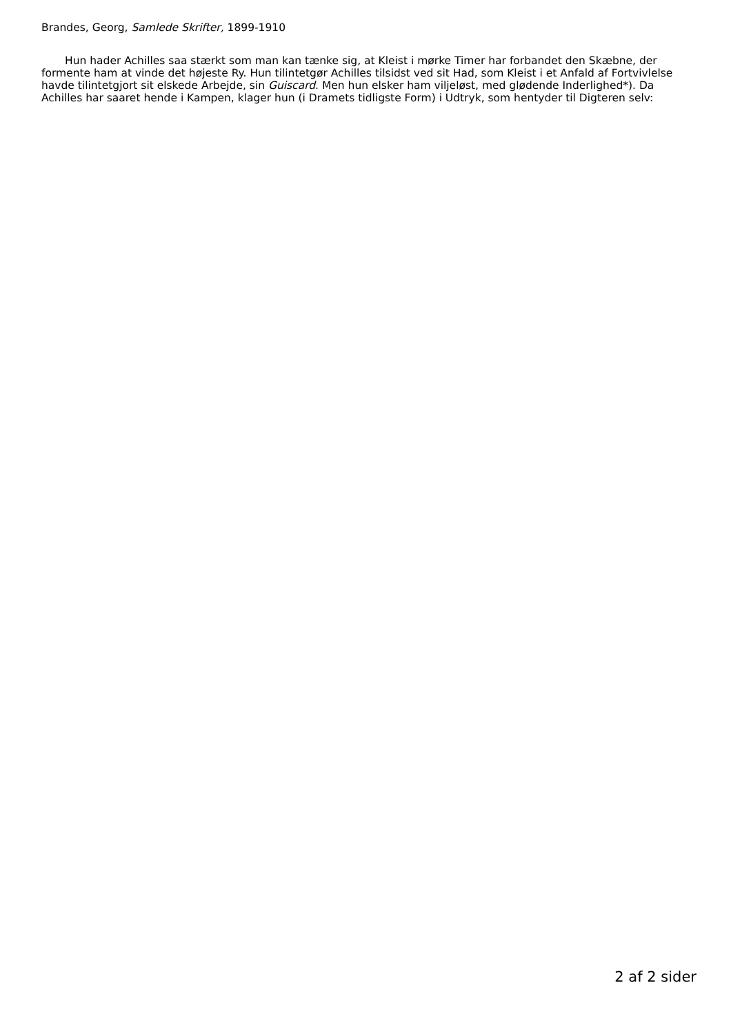Brandes, Georg, Samlede Skrifter, 1899-1910
Hun hader Achilles saa stærkt som man kan tænke sig, at Kleist i mørke Timer har forbandet den Skæbne, der formente ham at vinde det højeste Ry. Hun tilintetgør Achilles tilsidst ved sit Had, som Kleist i et Anfald af Fortvivlelse havde tilintetgjort sit elskede Arbejde, sin Guiscard. Men hun elsker ham viljeløst, med glødende Inderlighed*). Da Achilles har saaret hende i Kampen, klager hun (i Dramets tidligste Form) i Udtryk, som hentyder til Digteren selv:
2 af 2 sider